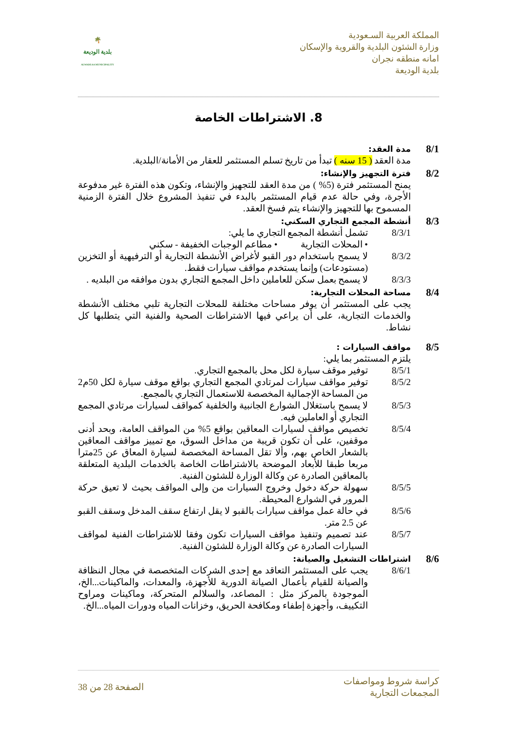المملكة العربية السـعودية
وزارة الشئون البلدية والقروية والإسكان
امانه منطقه نجران
بلدية الوديعة
🌴
بلدية الوديعة
ALWADEAA MUNICIPALITY
8. الاشتراطات الخاصة
8/1 مدة العقد:
مدة العقد ( 15 سنه ) تبدأ من تاريخ تسلم المستثمر للعقار من الأمانة/البلدية.
8/2 فترة التجهيز والإنشاء:
يمنح المستثمر فترة (5% ) من مدة العقد للتجهيز والإنشاء، وتكون هذه الفترة غير مدفوعة الأجرة، وفي حالة عدم قيام المستثمر بالبدء في تنفيذ المشروع خلال الفترة الزمنية المسموح بها للتجهيز والإنشاء يتم فسخ العقد.
8/3 أنشطة المجمع التجاري السكني:
8/3/1 تشمل أنشطة المجمع التجاري ما يلي:
• المحلات التجارية • مطاعم الوجبات الخفيفة - سكني
8/3/2 لا يسمح باستخدام دور القبو لأغراض الأنشطة التجارية أو الترفيهية أو التخزين (مستودعات) وإنما يستخدم مواقف سيارات فقط.
8/3/3 لا يسمح بعمل سكن للعاملين داخل المجمع التجاري بدون موافقه من البلديه .
8/4 مساحة المحلات التجارية:
يجب على المستثمر أن يوفر مساحات مختلفة للمحلات التجارية تلبي مختلف الأنشطة والخدمات التجارية، على أن يراعي فيها الاشتراطات الصحية والفنية التي يتطلبها كل نشاط.
8/5 مواقف السيارات :
يلتزم المستثمر بما يلي:
8/5/1 توفير موقف سيارة لكل محل بالمجمع التجاري.
8/5/2 توفير مواقف سيارات لمرتادي المجمع التجاري بواقع موقف سيارة لكل 50م2 من المساحة الإجمالية المخصصة للاستعمال التجاري بالمجمع.
8/5/3 لا يسمح باستغلال الشوارع الجانبية والخلفية كمواقف لسيارات مرتادي المجمع التجاري أو العاملين فيه.
8/5/4 تخصيص مواقف لسيارات المعاقين بواقع 5% من المواقف العامة، وبحد أدنى موقفين، على أن تكون قريبة من مداخل السوق، مع تمييز مواقف المعاقين بالشعار الخاص بهم، وألا تقل المساحة المخصصة لسيارة المعاق عن 25مترا مربعا طبقا للأبعاد الموضحة بالاشتراطات الخاصة بالخدمات البلدية المتعلقة بالمعاقين الصادرة عن وكالة الوزارة للشئون الفنية.
8/5/5 سهولة حركة دخول وخروج السيارات من وإلى المواقف بحيث لا تعيق حركة المرور في الشوارع المحيطة.
8/5/6 في حالة عمل مواقف سيارات بالقبو لا يقل ارتفاع سقف المدخل وسقف القبو عن 2.5 متر.
8/5/7 عند تصميم وتنفيذ مواقف السيارات تكون وفقا للاشتراطات الفنية لمواقف السيارات الصادرة عن وكالة الوزارة للشئون الفنية.
8/6 اشتراطات التشغيل والصيانة:
8/6/1 يجب على المستثمر التعاقد مع إحدى الشركات المتخصصة في مجال النظافة والصيانة للقيام بأعمال الصيانة الدورية للأجهزة، والمعدات، والماكينات...الخ، الموجودة بالمركز مثل : المصاعد، والسلالم المتحركة، وماكينات ومراوح التكييف، وأجهزة إطفاء ومكافحة الحريق، وخزانات المياه ودورات المياه...الخ.
كراسة شروط ومواصفات
المجمعات التجارية
الصفحة 28 من 38